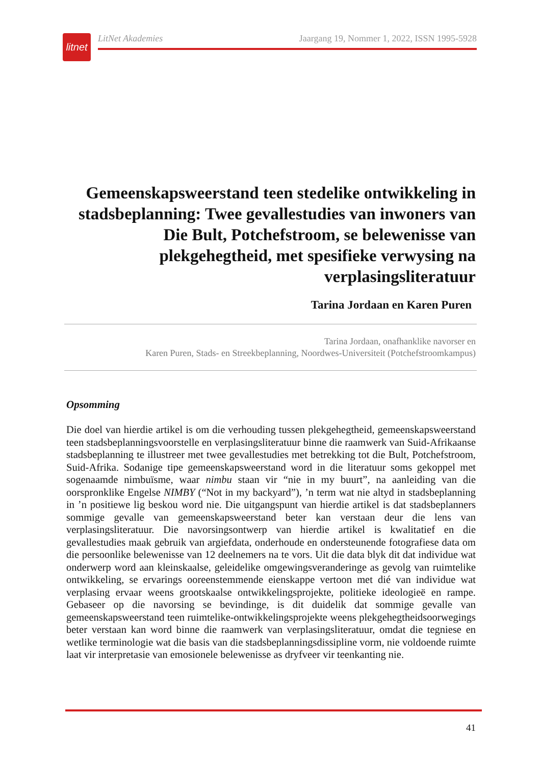litnet
LitNet Akademies Jaargang 19, Nommer 1, 2022, ISSN 1995-5928
Gemeenskapsweerstand teen stedelike ontwikkeling in stadsbeplanning: Twee gevallestudies van inwoners van Die Bult, Potchefstroom, se belewenisse van plekgehegtheid, met spesifieke verwysing na verplasingsliteratuur
Tarina Jordaan en Karen Puren
Tarina Jordaan, onafhanklike navorser en
Karen Puren, Stads- en Streekbeplanning, Noordwes-Universiteit (Potchefstroomkampus)
Opsomming
Die doel van hierdie artikel is om die verhouding tussen plekgehegtheid, gemeenskapsweerstand teen stadsbeplanningsvoorstelle en verplasingsliteratuur binne die raamwerk van Suid-Afrikaanse stadsbeplanning te illustreer met twee gevallestudies met betrekking tot die Bult, Potchefstroom, Suid-Afrika. Sodanige tipe gemeenskapsweerstand word in die literatuur soms gekoppel met sogenaamde nimbuïsme, waar nimbu staan vir “nie in my buurt”, na aanleiding van die oorspronklike Engelse NIMBY (“Not in my backyard”), ’n term wat nie altyd in stadsbeplanning in ’n positiewe lig beskou word nie. Die uitgangspunt van hierdie artikel is dat stadsbeplanners sommige gevalle van gemeenskapsweerstand beter kan verstaan deur die lens van verplasingsliteratuur. Die navorsingsontwerp van hierdie artikel is kwalitatief en die gevallestudies maak gebruik van argiefdata, onderhoude en ondersteunende fotografiese data om die persoonlike belewenisse van 12 deelnemers na te vors. Uit die data blyk dit dat individue wat onderwerp word aan kleinskaalse, geleidelike omgewingsveranderinge as gevolg van ruimtelike ontwikkeling, se ervarings ooreenstemmende eienskappe vertoon met dié van individue wat verplasing ervaar weens grootskaalse ontwikkelingsprojekte, politieke ideologieë en rampe. Gebaseer op die navorsing se bevindinge, is dit duidelik dat sommige gevalle van gemeenskapsweerstand teen ruimtelike-ontwikkelingsprojekte weens plekgehegtheidsoorwegings beter verstaan kan word binne die raamwerk van verplasingsliteratuur, omdat die tegniese en wetlike terminologie wat die basis van die stadsbeplanningsdissipline vorm, nie voldoende ruimte laat vir interpretasie van emosionele belewenisse as dryfveer vir teenkanting nie.
41